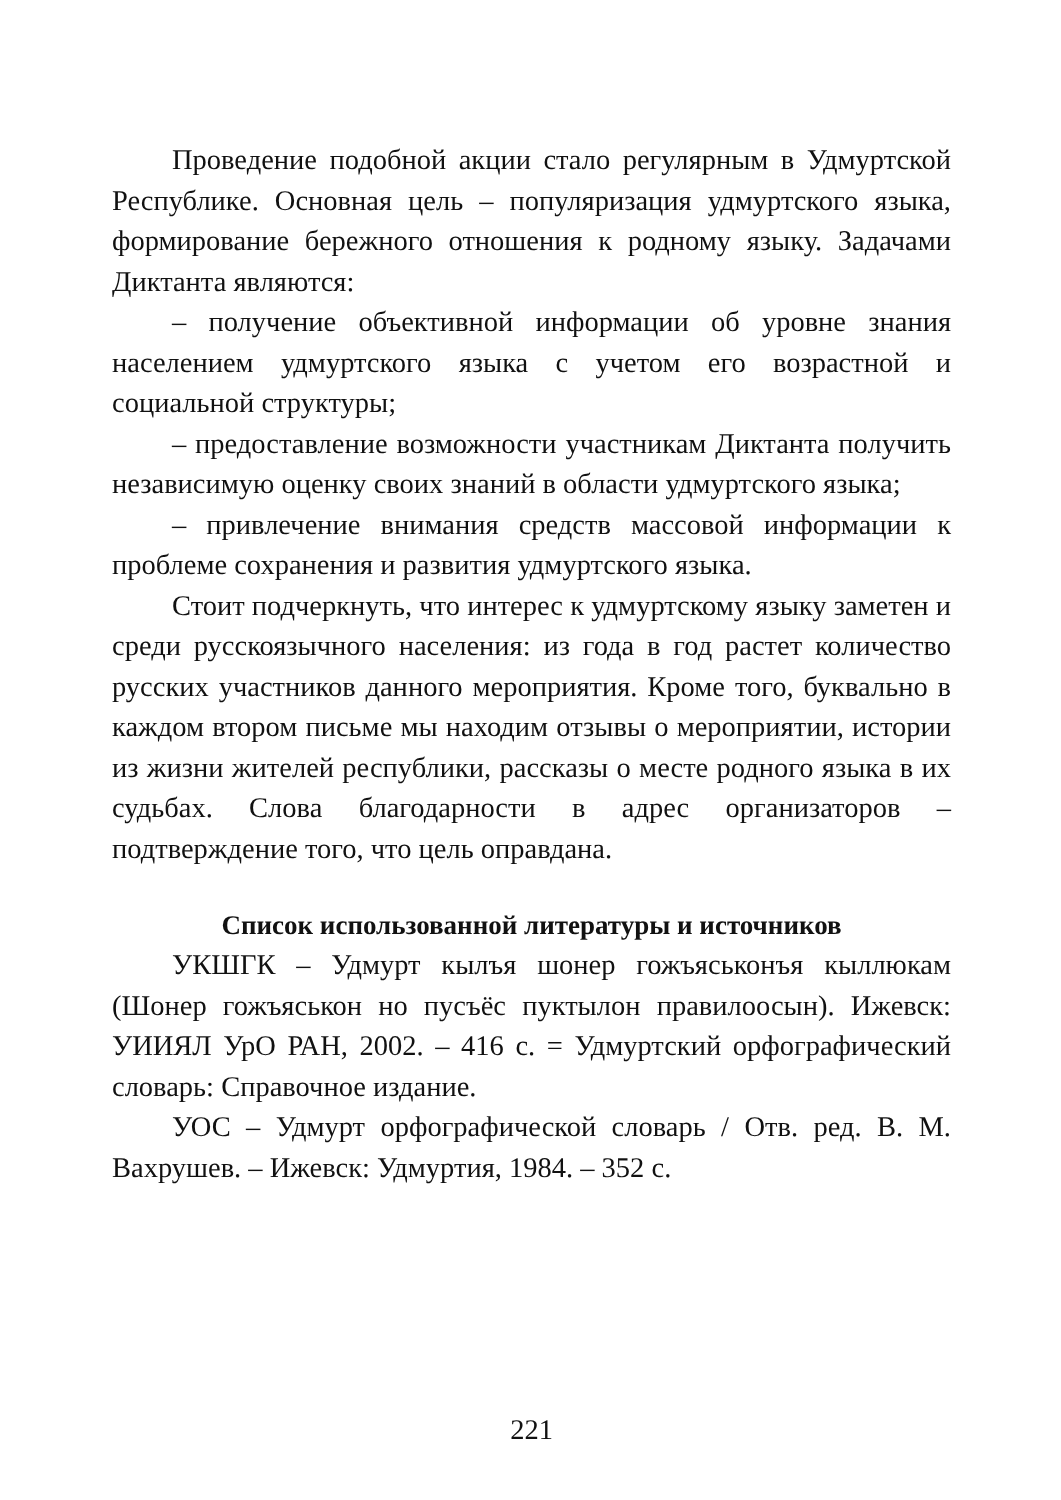Проведение подобной акции стало регулярным в Удмуртской Республике. Основная цель – популяризация удмуртского языка, формирование бережного отношения к родному языку. Задачами Диктанта являются:
– получение объективной информации об уровне знания населением удмуртского языка с учетом его возрастной и социальной структуры;
– предоставление возможности участникам Диктанта получить независимую оценку своих знаний в области удмуртского языка;
– привлечение внимания средств массовой информации к проблеме сохранения и развития удмуртского языка.
Стоит подчеркнуть, что интерес к удмуртскому языку заметен и среди русскоязычного населения: из года в год растет количество русских участников данного мероприятия. Кроме того, буквально в каждом втором письме мы находим отзывы о мероприятии, истории из жизни жителей республики, рассказы о месте родного языка в их судьбах. Слова благодарности в адрес организаторов – подтверждение того, что цель оправдана.
Список использованной литературы и источников
УКШГК – Удмурт кылъя шонер гожъяськонъя кыллюкам (Шонер гожъяськон но пусъёс пуктылон правилоосын). Ижевск: УИИЯЛ УрО РАН, 2002. – 416 с. = Удмуртский орфографический словарь: Справочное издание.
УОС – Удмурт орфографической словарь / Отв. ред. В. М. Вахрушев. – Ижевск: Удмуртия, 1984. – 352 с.
221